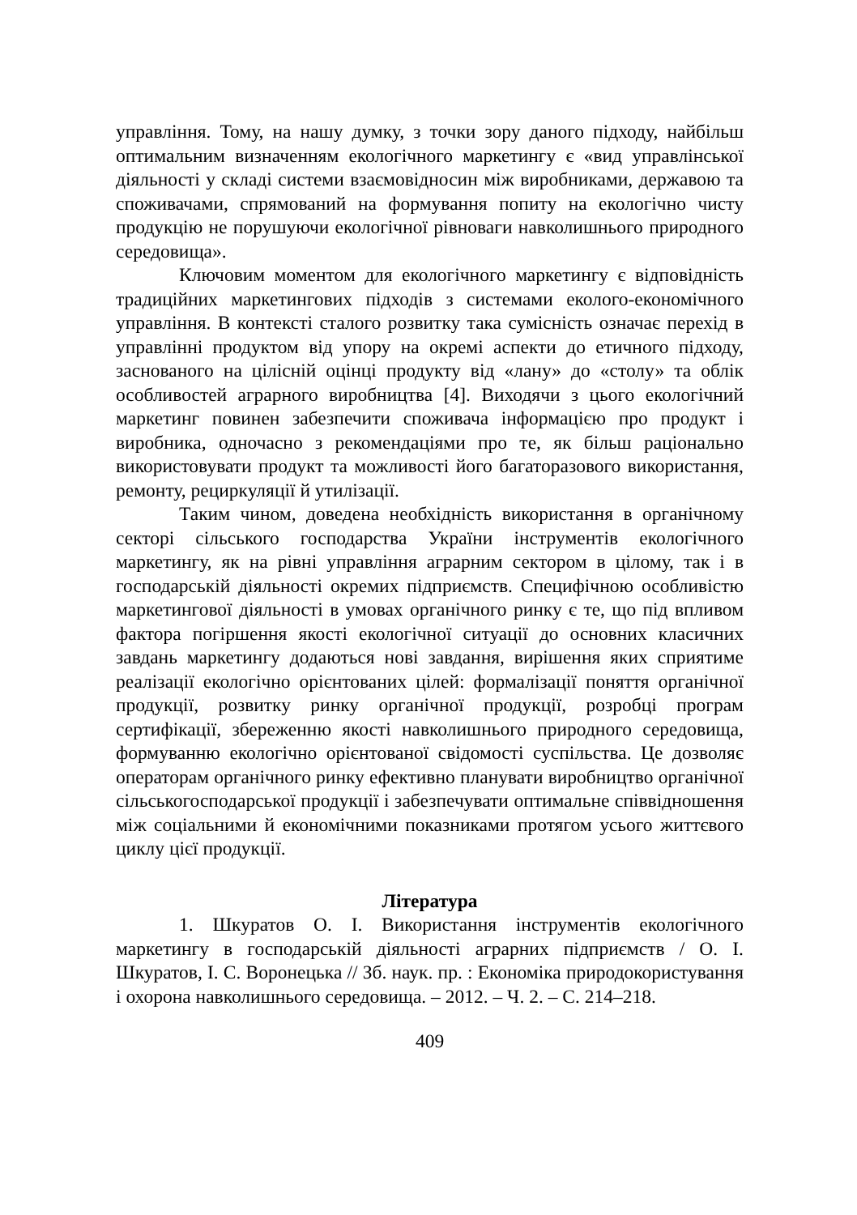управління. Тому, на нашу думку, з точки зору даного підходу, найбільш оптимальним визначенням екологічного маркетингу є «вид управлінської діяльності у складі системи взаємовідносин між виробниками, державою та споживачами, спрямований на формування попиту на екологічно чисту продукцію не порушуючи екологічної рівноваги навколишнього природного середовища».
Ключовим моментом для екологічного маркетингу є відповідність традиційних маркетингових підходів з системами еколого-економічного управління. В контексті сталого розвитку така сумісність означає перехід в управлінні продуктом від упору на окремі аспекти до етичного підходу, заснованого на цілісній оцінці продукту від «лану» до «столу» та облік особливостей аграрного виробництва [4]. Виходячи з цього екологічний маркетинг повинен забезпечити споживача інформацією про продукт і виробника, одночасно з рекомендаціями про те, як більш раціонально використовувати продукт та можливості його багаторазового використання, ремонту, рециркуляції й утилізації.
Таким чином, доведена необхідність використання в органічному секторі сільського господарства України інструментів екологічного маркетингу, як на рівні управління аграрним сектором в цілому, так і в господарській діяльності окремих підприємств. Специфічною особливістю маркетингової діяльності в умовах органічного ринку є те, що під впливом фактора погіршення якості екологічної ситуації до основних класичних завдань маркетингу додаються нові завдання, вирішення яких сприятиме реалізації екологічно орієнтованих цілей: формалізації поняття органічної продукції, розвитку ринку органічної продукції, розробці програм сертифікації, збереженню якості навколишнього природного середовища, формуванню екологічно орієнтованої свідомості суспільства. Це дозволяє операторам органічного ринку ефективно планувати виробництво органічної сільськогосподарської продукції і забезпечувати оптимальне співвідношення між соціальними й економічними показниками протягом усього життєвого циклу цієї продукції.
Література
1. Шкуратов О. І. Використання інструментів екологічного маркетингу в господарській діяльності аграрних підприємств / О. І. Шкуратов, І. С. Воронецька // Зб. наук. пр. : Економіка природокористування і охорона навколишнього середовища. – 2012. – Ч. 2. – С. 214–218.
409